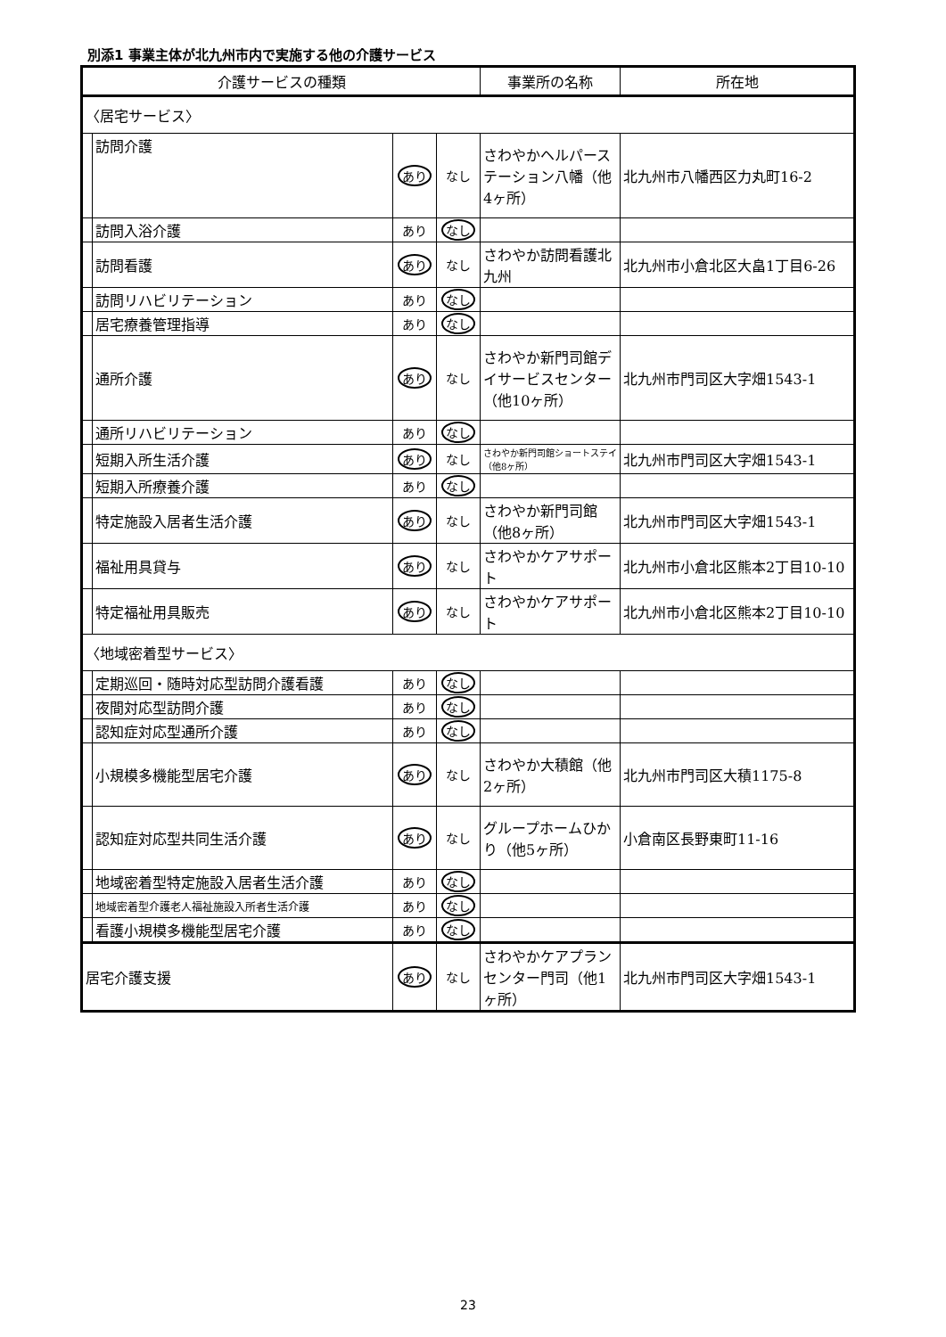別添1 事業主体が北九州市内で実施する他の介護サービス
| 介護サービスの種類 | | | | 事業所の名称 | 所在地 |
| --- | --- | --- | --- | --- | --- |
| 〈居宅サービス〉 | | | | | |
| | 訪問介護 | あり | なし | さわやかヘルパーステーション八幡（他4ヶ所） | 北九州市八幡西区力丸町16-2 |
| | 訪問入浴介護 | あり | なし | | |
| | 訪問看護 | あり | なし | さわやか訪問看護北九州 | 北九州市小倉北区大畠1丁目6-26 |
| | 訪問リハビリテーション | あり | なし | | |
| | 居宅療養管理指導 | あり | なし | | |
| | 通所介護 | あり | なし | さわやか新門司館デイサービスセンター（他10ヶ所） | 北九州市門司区大字畑1543-1 |
| | 通所リハビリテーション | あり | なし | | |
| | 短期入所生活介護 | あり | なし | さわやか新門司館ショートステイ（他8ヶ所） | 北九州市門司区大字畑1543-1 |
| | 短期入所療養介護 | あり | なし | | |
| | 特定施設入居者生活介護 | あり | なし | さわやか新門司館（他8ヶ所） | 北九州市門司区大字畑1543-1 |
| | 福祉用具貸与 | あり | なし | さわやかケアサポート | 北九州市小倉北区熊本2丁目10-10 |
| | 特定福祉用具販売 | あり | なし | さわやかケアサポート | 北九州市小倉北区熊本2丁目10-10 |
| 〈地域密着型サービス〉 | | | | | |
| | 定期巡回・随時対応型訪問介護看護 | あり | なし | | |
| | 夜間対応型訪問介護 | あり | なし | | |
| | 認知症対応型通所介護 | あり | なし | | |
| | 小規模多機能型居宅介護 | あり | なし | さわやか大積館（他2ヶ所） | 北九州市門司区大積1175-8 |
| | 認知症対応型共同生活介護 | あり | なし | グループホームひかり（他5ヶ所） | 小倉南区長野東町11-16 |
| | 地域密着型特定施設入居者生活介護 | あり | なし | | |
| | 地域密着型介護老人福祉施設入所者生活介護 | あり | なし | | |
| | 看護小規模多機能型居宅介護 | あり | なし | | |
| 居宅介護支援 | | あり | なし | さわやかケアプランセンター門司（他1ヶ所） | 北九州市門司区大字畑1543-1 |
23